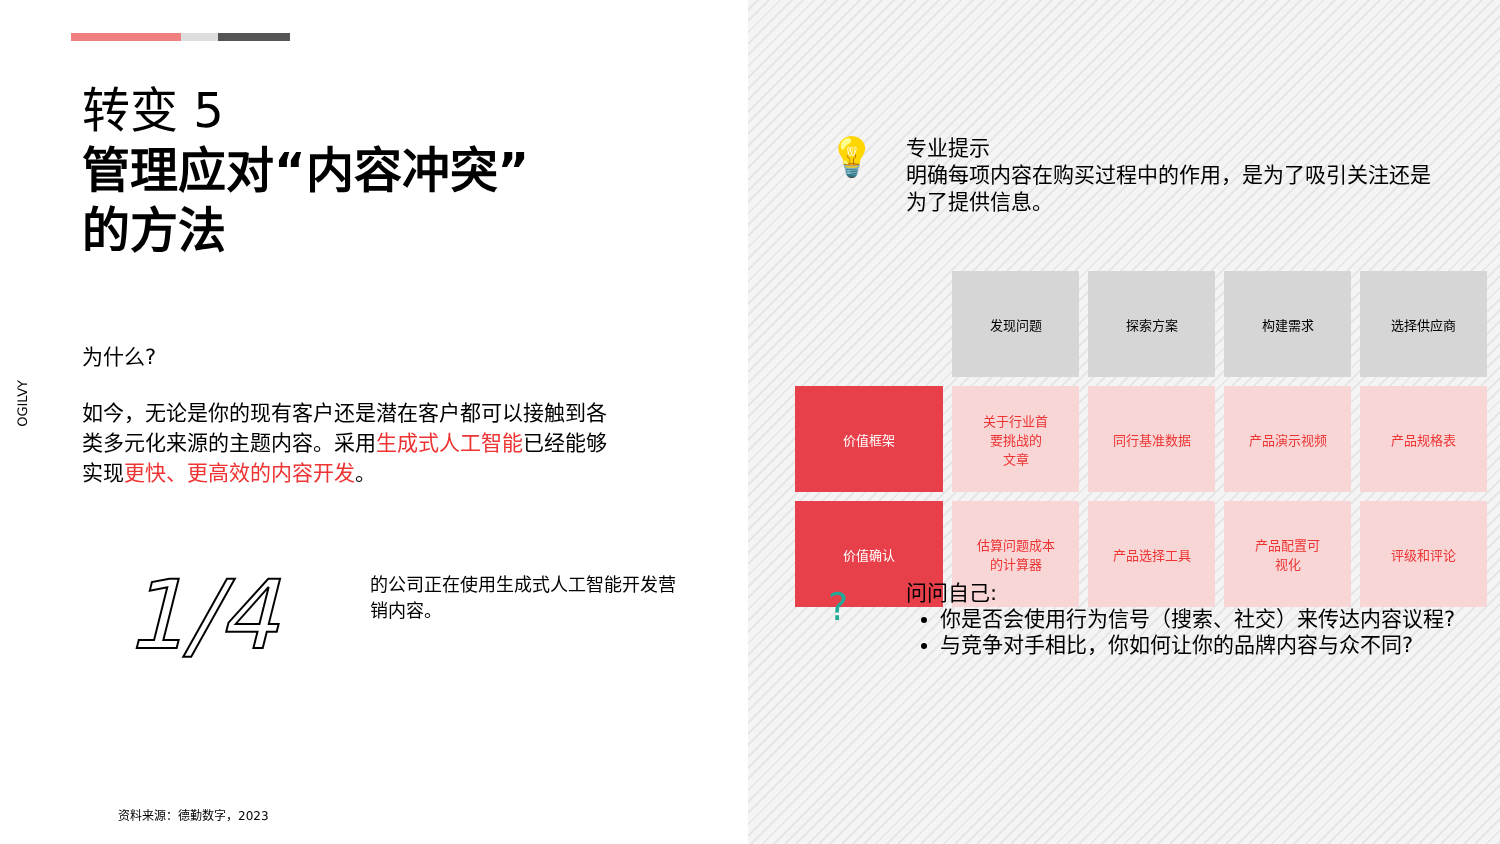转变 5
管理应对“内容冲突”
的方法
OGILVY
为什么?
如今，无论是你的现有客户还是潜在客户都可以接触到各类多元化来源的主题内容。采用生成式人工智能已经能够实现更快、更高效的内容开发。
1/4
的公司正在使用生成式人工智能开发营销内容。
资料来源：德勤数字，2023
💡
专业提示
明确每项内容在购买过程中的作用，是为了吸引关注还是为了提供信息。
| | 发现问题 | 探索方案 | 构建需求 | 选择供应商 |
| 价值框架 | 关于行业首 要挑战的 文章 | 同行基准数据 | 产品演示视频 | 产品规格表 |
| 价值确认 | 估算问题成本 的计算器 | 产品选择工具 | 产品配置可 视化 | 评级和评论 |
?
问问自己:
你是否会使用行为信号（搜索、社交）来传达内容议程?
与竞争对手相比，你如何让你的品牌内容与众不同?